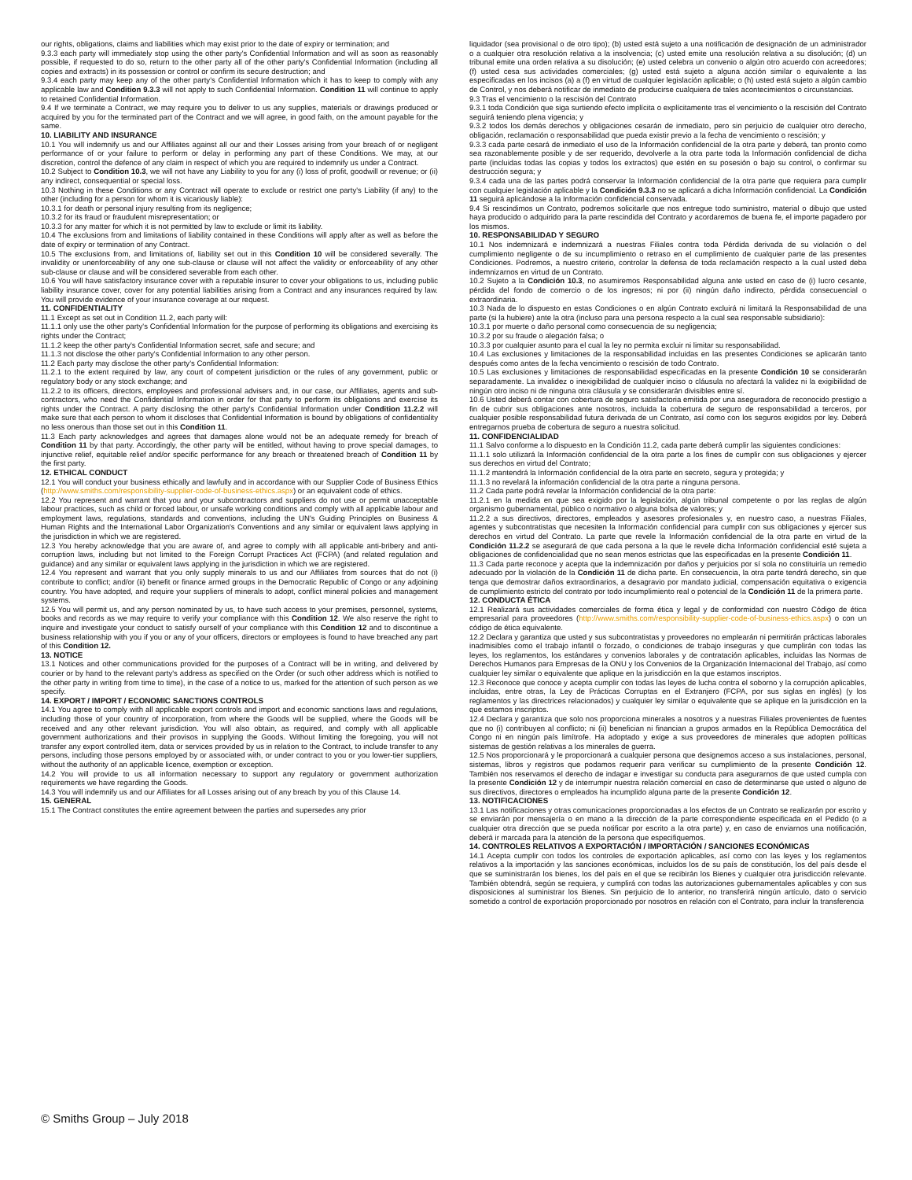our rights, obligations, claims and liabilities which may exist prior to the date of expiry or termination; and
9.3.3 each party will immediately stop using the other party's Confidential Information and will as soon as reasonably possible, if requested to do so, return to the other party all of the other party's Confidential Information (including all copies and extracts) in its possession or control or confirm its secure destruction; and
9.3.4 each party may keep any of the other party's Confidential Information which it has to keep to comply with any applicable law and Condition 9.3.3 will not apply to such Confidential Information. Condition 11 will continue to apply to retained Confidential Information.
9.4 If we terminate a Contract, we may require you to deliver to us any supplies, materials or drawings produced or acquired by you for the terminated part of the Contract and we will agree, in good faith, on the amount payable for the same.
10. LIABILITY AND INSURANCE
10.1 You will indemnify us and our Affiliates against all our and their Losses arising from your breach of or negligent performance of or your failure to perform or delay in performing any part of these Conditions. We may, at our discretion, control the defence of any claim in respect of which you are required to indemnify us under a Contract.
10.2 Subject to Condition 10.3, we will not have any Liability to you for any (i) loss of profit, goodwill or revenue; or (ii) any indirect, consequential or special loss.
10.3 Nothing in these Conditions or any Contract will operate to exclude or restrict one party's Liability (if any) to the other (including for a person for whom it is vicariously liable):
10.3.1 for death or personal injury resulting from its negligence;
10.3.2 for its fraud or fraudulent misrepresentation; or
10.3.3 for any matter for which it is not permitted by law to exclude or limit its liability.
10.4 The exclusions from and limitations of liability contained in these Conditions will apply after as well as before the date of expiry or termination of any Contract.
10.5 The exclusions from, and limitations of, liability set out in this Condition 10 will be considered severally. The invalidity or unenforceability of any one sub-clause or clause will not affect the validity or enforceability of any other sub-clause or clause and will be considered severable from each other.
10.6 You will have satisfactory insurance cover with a reputable insurer to cover your obligations to us, including public liability insurance cover, cover for any potential liabilities arising from a Contract and any insurances required by law. You will provide evidence of your insurance coverage at our request.
11. CONFIDENTIALITY
11.1 Except as set out in Condition 11.2, each party will:
11.1.1 only use the other party's Confidential Information for the purpose of performing its obligations and exercising its rights under the Contract;
11.1.2 keep the other party's Confidential Information secret, safe and secure; and
11.1.3 not disclose the other party's Confidential Information to any other person.
11.2 Each party may disclose the other party's Confidential Information:
11.2.1 to the extent required by law, any court of competent jurisdiction or the rules of any government, public or regulatory body or any stock exchange; and
11.2.2 to its officers, directors, employees and professional advisers and, in our case, our Affiliates, agents and sub-contractors, who need the Confidential Information in order for that party to perform its obligations and exercise its rights under the Contract. A party disclosing the other party's Confidential Information under Condition 11.2.2 will make sure that each person to whom it discloses that Confidential Information is bound by obligations of confidentiality no less onerous than those set out in this Condition 11.
11.3 Each party acknowledges and agrees that damages alone would not be an adequate remedy for breach of Condition 11 by that party. Accordingly, the other party will be entitled, without having to prove special damages, to injunctive relief, equitable relief and/or specific performance for any breach or threatened breach of Condition 11 by the first party.
12. ETHICAL CONDUCT
12.1 You will conduct your business ethically and lawfully and in accordance with our Supplier Code of Business Ethics (http://www.smiths.com/responsibility-supplier-code-of-business-ethics.aspx) or an equivalent code of ethics.
12.2 You represent and warrant that you and your subcontractors and suppliers do not use or permit unacceptable labour practices, such as child or forced labour, or unsafe working conditions and comply with all applicable labour and employment laws, regulations, standards and conventions, including the UN's Guiding Principles on Business & Human Rights and the International Labor Organization's Conventions and any similar or equivalent laws applying in the jurisdiction in which we are registered.
12.3 You hereby acknowledge that you are aware of, and agree to comply with all applicable anti-bribery and anti-corruption laws, including but not limited to the Foreign Corrupt Practices Act (FCPA) (and related regulation and guidance) and any similar or equivalent laws applying in the jurisdiction in which we are registered.
12.4 You represent and warrant that you only supply minerals to us and our Affiliates from sources that do not (i) contribute to conflict; and/or (ii) benefit or finance armed groups in the Democratic Republic of Congo or any adjoining country. You have adopted, and require your suppliers of minerals to adopt, conflict mineral policies and management systems.
12.5 You will permit us, and any person nominated by us, to have such access to your premises, personnel, systems, books and records as we may require to verify your compliance with this Condition 12. We also reserve the right to inquire and investigate your conduct to satisfy ourself of your compliance with this Condition 12 and to discontinue a business relationship with you if you or any of your officers, directors or employees is found to have breached any part of this Condition 12.
13. NOTICE
13.1 Notices and other communications provided for the purposes of a Contract will be in writing, and delivered by courier or by hand to the relevant party's address as specified on the Order (or such other address which is notified to the other party in writing from time to time), in the case of a notice to us, marked for the attention of such person as we specify.
14. EXPORT / IMPORT / ECONOMIC SANCTIONS CONTROLS
14.1 You agree to comply with all applicable export controls and import and economic sanctions laws and regulations, including those of your country of incorporation, from where the Goods will be supplied, where the Goods will be received and any other relevant jurisdiction. You will also obtain, as required, and comply with all applicable government authorizations and their provisos in supplying the Goods. Without limiting the foregoing, you will not transfer any export controlled item, data or services provided by us in relation to the Contract, to include transfer to any persons, including those persons employed by or associated with, or under contract to you or you lower-tier suppliers, without the authority of an applicable licence, exemption or exception.
14.2 You will provide to us all information necessary to support any regulatory or government authorization requirements we have regarding the Goods.
14.3 You will indemnify us and our Affiliates for all Losses arising out of any breach by you of this Clause 14.
15. GENERAL
15.1 The Contract constitutes the entire agreement between the parties and supersedes any prior
liquidador (sea provisional o de otro tipo); (b) usted está sujeto a una notificación de designación de un administrador o a cualquier otra resolución relativa a la insolvencia; (c) usted emite una resolución relativa a su disolución; (d) un tribunal emite una orden relativa a su disolución; (e) usted celebra un convenio o algún otro acuerdo con acreedores; (f) usted cesa sus actividades comerciales; (g) usted está sujeto a alguna acción similar o equivalente a las especificadas en los incisos (a) a (f) en virtud de cualquier legislación aplicable; o (h) usted está sujeto a algún cambio de Control, y nos deberá notificar de inmediato de producirse cualquiera de tales acontecimientos o circunstancias.
9.3 Tras el vencimiento o la rescisión del Contrato
9.3.1 toda Condición que siga surtiendo efecto implícita o explícitamente tras el vencimiento o la rescisión del Contrato seguirá teniendo plena vigencia; y
9.3.2 todos los demás derechos y obligaciones cesarán de inmediato, pero sin perjuicio de cualquier otro derecho, obligación, reclamación o responsabilidad que pueda existir previo a la fecha de vencimiento o rescisión; y
9.3.3 cada parte cesará de inmediato el uso de la Información confidencial de la otra parte y deberá, tan pronto como sea razonablemente posible y de ser requerido, devolverle a la otra parte toda la Información confidencial de dicha parte (incluidas todas las copias y todos los extractos) que estén en su posesión o bajo su control, o confirmar su destrucción segura; y
9.3.4 cada una de las partes podrá conservar la Información confidencial de la otra parte que requiera para cumplir con cualquier legislación aplicable y la Condición 9.3.3 no se aplicará a dicha Información confidencial. La Condición 11 seguirá aplicándose a la Información confidencial conservada.
9.4 Si rescindimos un Contrato, podremos solicitarle que nos entregue todo suministro, material o dibujo que usted haya producido o adquirido para la parte rescindida del Contrato y acordaremos de buena fe, el importe pagadero por los mismos.
10. RESPONSABILIDAD Y SEGURO
10.1 Nos indemnizará e indemnizará a nuestras Filiales contra toda Pérdida derivada de su violación o del cumplimiento negligente o de su incumplimiento o retraso en el cumplimiento de cualquier parte de las presentes Condiciones. Podremos, a nuestro criterio, controlar la defensa de toda reclamación respecto a la cual usted deba indemnizarnos en virtud de un Contrato.
10.2 Sujeto a la Condición 10.3, no asumiremos Responsabilidad alguna ante usted en caso de (i) lucro cesante, pérdida del fondo de comercio o de los ingresos; ni por (ii) ningún daño indirecto, pérdida consecuencial o extraordinaria.
10.3 Nada de lo dispuesto en estas Condiciones o en algún Contrato excluirá ni limitará la Responsabilidad de una parte (si la hubiere) ante la otra (incluso para una persona respecto a la cual sea responsable subsidiario):
10.3.1 por muerte o daño personal como consecuencia de su negligencia;
10.3.2 por su fraude o alegación falsa; o
10.3.3 por cualquier asunto para el cual la ley no permita excluir ni limitar su responsabilidad.
10.4 Las exclusiones y limitaciones de la responsabilidad incluidas en las presentes Condiciones se aplicarán tanto después como antes de la fecha vencimiento o rescisión de todo Contrato.
10.5 Las exclusiones y limitaciones de responsabilidad especificadas en la presente Condición 10 se considerarán separadamente. La invalidez o inexigibilidad de cualquier inciso o cláusula no afectará la validez ni la exigibilidad de ningún otro inciso ni de ninguna otra cláusula y se considerarán divisibles entre sí.
10.6 Usted deberá contar con cobertura de seguro satisfactoria emitida por una aseguradora de reconocido prestigio a fin de cubrir sus obligaciones ante nosotros, incluida la cobertura de seguro de responsabilidad a terceros, por cualquier posible responsabilidad futura derivada de un Contrato, así como con los seguros exigidos por ley. Deberá entregarnos prueba de cobertura de seguro a nuestra solicitud.
11. CONFIDENCIALIDAD
11.1 Salvo conforme a lo dispuesto en la Condición 11.2, cada parte deberá cumplir las siguientes condiciones:
11.1.1 solo utilizará la Información confidencial de la otra parte a los fines de cumplir con sus obligaciones y ejercer sus derechos en virtud del Contrato;
11.1.2 mantendrá la Información confidencial de la otra parte en secreto, segura y protegida; y
11.1.3 no revelará la información confidencial de la otra parte a ninguna persona.
11.2 Cada parte podrá revelar la Información confidencial de la otra parte:
11.2.1 en la medida en que sea exigido por la legislación, algún tribunal competente o por las reglas de algún organismo gubernamental, público o normativo o alguna bolsa de valores; y
11.2.2 a sus directivos, directores, empleados y asesores profesionales y, en nuestro caso, a nuestras Filiales, agentes y subcontratistas que necesiten la Información confidencial para cumplir con sus obligaciones y ejercer sus derechos en virtud del Contrato. La parte que revele la Información confidencial de la otra parte en virtud de la Condición 11.2.2 se asegurará de que cada persona a la que le revele dicha Información confidencial esté sujeta a obligaciones de confidencialidad que no sean menos estrictas que las especificadas en la presente Condición 11.
11.3 Cada parte reconoce y acepta que la indemnización por daños y perjuicios por sí sola no constituiría un remedio adecuado por la violación de la Condición 11 de dicha parte. En consecuencia, la otra parte tendrá derecho, sin que tenga que demostrar daños extraordinarios, a desagravio por mandato judicial, compensación equitativa o exigencia de cumplimiento estricto del contrato por todo incumplimiento real o potencial de la Condición 11 de la primera parte.
12. CONDUCTA ÉTICA
12.1 Realizará sus actividades comerciales de forma ética y legal y de conformidad con nuestro Código de ética empresarial para proveedores (http://www.smiths.com/responsibility-supplier-code-of-business-ethics.aspx) o con un código de ética equivalente.
12.2 Declara y garantiza que usted y sus subcontratistas y proveedores no emplearán ni permitirán prácticas laborales inadmisibles como el trabajo infantil o forzado, o condiciones de trabajo inseguras y que cumplirán con todas las leyes, los reglamentos, los estándares y convenios laborales y de contratación aplicables, incluidas las Normas de Derechos Humanos para Empresas de la ONU y los Convenios de la Organización Internacional del Trabajo, así como cualquier ley similar o equivalente que aplique en la jurisdicción en la que estamos inscriptos.
12.3 Reconoce que conoce y acepta cumplir con todas las leyes de lucha contra el soborno y la corrupción aplicables, incluidas, entre otras, la Ley de Prácticas Corruptas en el Extranjero (FCPA, por sus siglas en inglés) (y los reglamentos y las directrices relacionados) y cualquier ley similar o equivalente que se aplique en la jurisdicción en la que estamos inscriptos.
12.4 Declara y garantiza que solo nos proporciona minerales a nosotros y a nuestras Filiales provenientes de fuentes que no (i) contribuyen al conflicto; ni (ii) benefician ni financian a grupos armados en la República Democrática del Congo ni en ningún país limítrofe. Ha adoptado y exige a sus proveedores de minerales que adopten políticas sistemas de gestión relativas a los minerales de guerra.
12.5 Nos proporcionará y le proporcionará a cualquier persona que designemos acceso a sus instalaciones, personal, sistemas, libros y registros que podamos requerir para verificar su cumplimiento de la presente Condición 12. También nos reservamos el derecho de indagar e investigar su conducta para asegurarnos de que usted cumpla con la presente Condición 12 y de interrumpir nuestra relación comercial en caso de determinarse que usted o alguno de sus directivos, directores o empleados ha incumplido alguna parte de la presente Condición 12.
13. NOTIFICACIONES
13.1 Las notificaciones y otras comunicaciones proporcionadas a los efectos de un Contrato se realizarán por escrito y se enviarán por mensajería o en mano a la dirección de la parte correspondiente especificada en el Pedido (o a cualquier otra dirección que se pueda notificar por escrito a la otra parte) y, en caso de enviarnos una notificación, deberá ir marcada para la atención de la persona que especifiquemos.
14. CONTROLES RELATIVOS A EXPORTACIÓN / IMPORTACIÓN / SANCIONES ECONÓMICAS
14.1 Acepta cumplir con todos los controles de exportación aplicables, así como con las leyes y los reglamentos relativos a la importación y las sanciones económicas, incluidos los de su país de constitución, los del país desde el que se suministrarán los bienes, los del país en el que se recibirán los Bienes y cualquier otra jurisdicción relevante. También obtendrá, según se requiera, y cumplirá con todas las autorizaciones gubernamentales aplicables y con sus disposiciones al suministrar los Bienes. Sin perjuicio de lo anterior, no transferirá ningún artículo, dato o servicio sometido a control de exportación proporcionado por nosotros en relación con el Contrato, para incluir la transferencia
© Smiths Group – July 2018